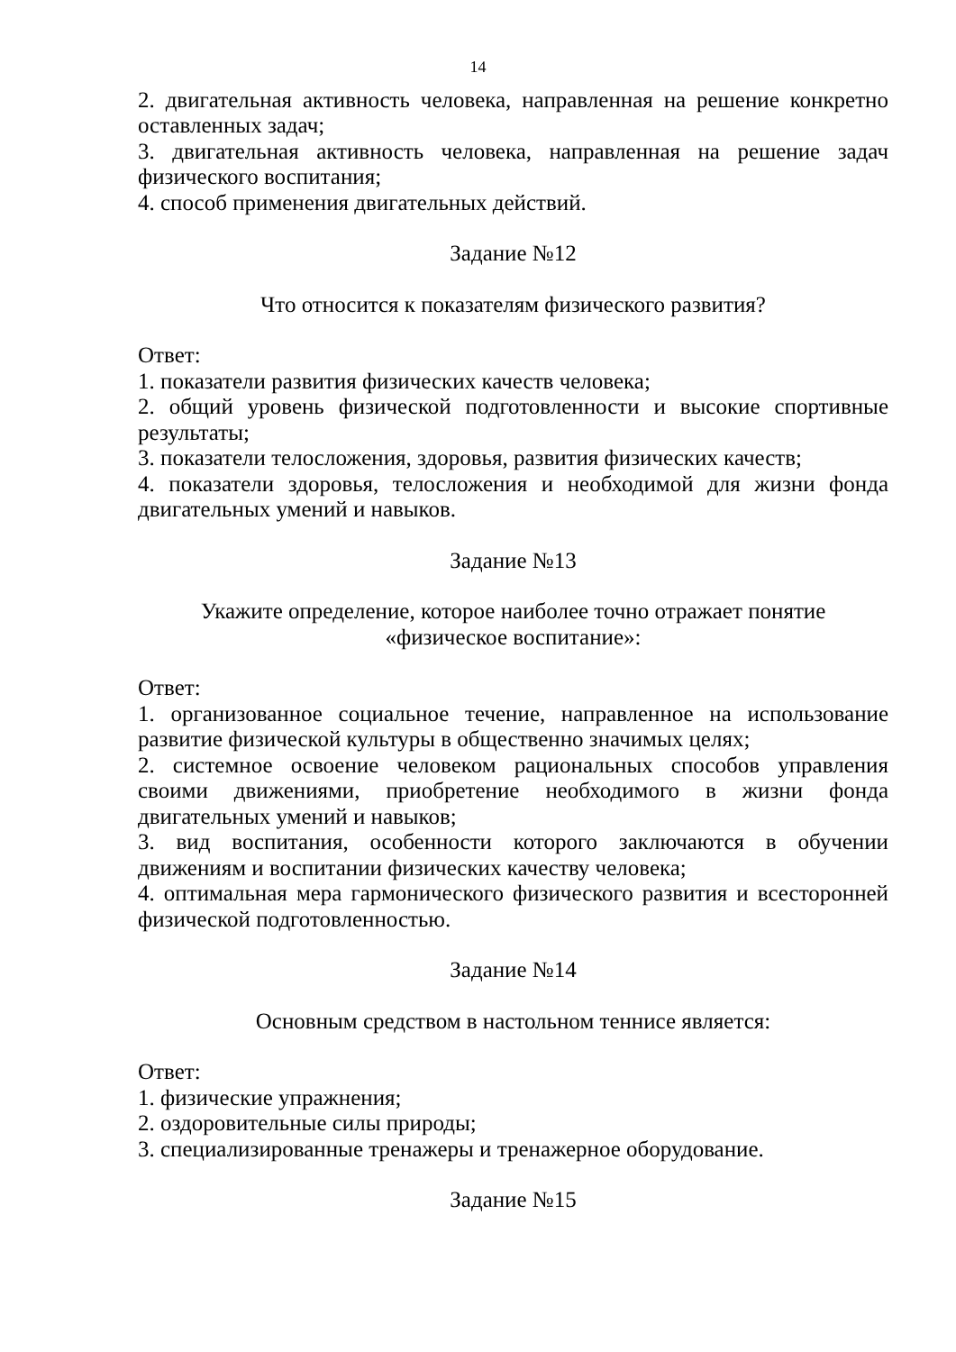14
2. двигательная активность человека, направленная на решение конкретно оставленных задач;
3. двигательная активность человека, направленная на решение задач физического воспитания;
4. способ применения двигательных действий.
Задание №12
Что относится к показателям физического развития?
Ответ:
1. показатели развития физических качеств человека;
2. общий уровень физической подготовленности и высокие спортивные результаты;
3. показатели телосложения, здоровья, развития физических качеств;
4. показатели здоровья, телосложения и необходимой для жизни фонда двигательных умений и навыков.
Задание №13
Укажите определение, которое наиболее точно отражает понятие
«физическое воспитание»:
Ответ:
1. организованное социальное течение, направленное на использование развитие физической культуры в общественно значимых целях;
2. системное освоение человеком рациональных способов управления своими движениями, приобретение необходимого в жизни фонда двигательных умений и навыков;
3. вид воспитания, особенности которого заключаются в обучении движениям и воспитании физических качеству человека;
4. оптимальная мера гармонического физического развития и всесторонней физической подготовленностью.
Задание №14
Основным средством в настольном теннисе является:
Ответ:
1. физические упражнения;
2. оздоровительные силы природы;
3. специализированные тренажеры и тренажерное оборудование.
Задание №15